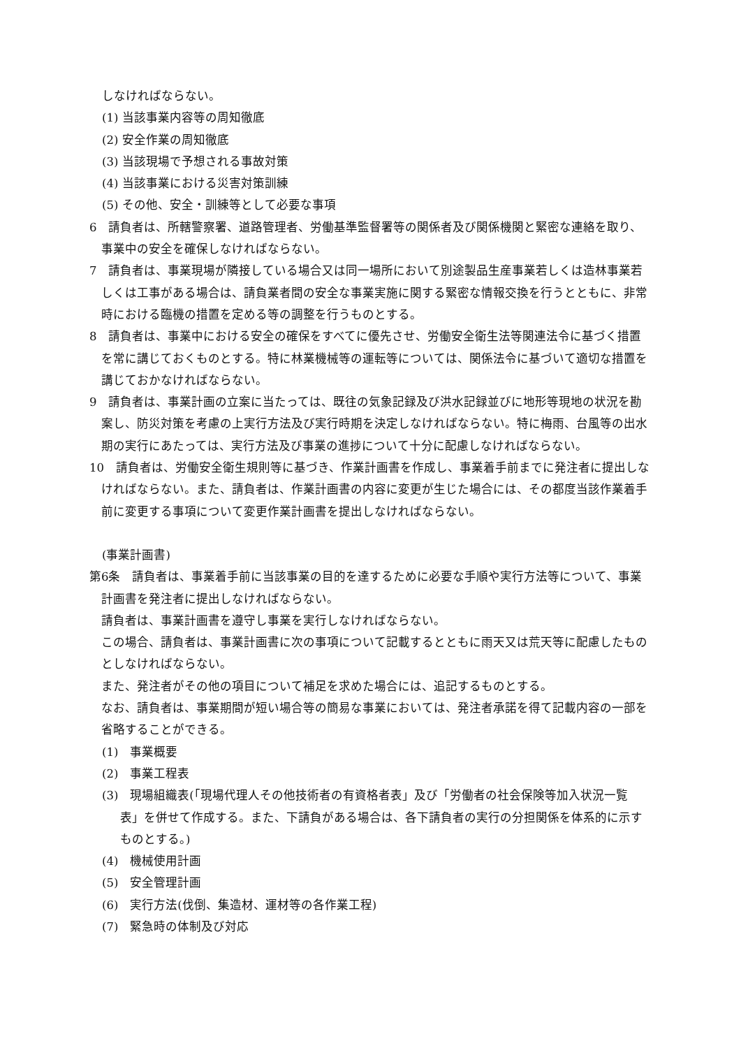しなければならない。
(1) 当該事業内容等の周知徹底
(2) 安全作業の周知徹底
(3) 当該現場で予想される事故対策
(4) 当該事業における災害対策訓練
(5) その他、安全・訓練等として必要な事項
6　請負者は、所轄警察署、道路管理者、労働基準監督署等の関係者及び関係機関と緊密な連絡を取り、事業中の安全を確保しなければならない。
7　請負者は、事業現場が隣接している場合又は同一場所において別途製品生産事業若しくは造林事業若しくは工事がある場合は、請負業者間の安全な事業実施に関する緊密な情報交換を行うとともに、非常時における臨機の措置を定める等の調整を行うものとする。
8　請負者は、事業中における安全の確保をすべてに優先させ、労働安全衛生法等関連法令に基づく措置を常に講じておくものとする。特に林業機械等の運転等については、関係法令に基づいて適切な措置を講じておかなければならない。
9　請負者は、事業計画の立案に当たっては、既往の気象記録及び洪水記録並びに地形等現地の状況を勘案し、防災対策を考慮の上実行方法及び実行時期を決定しなければならない。特に梅雨、台風等の出水期の実行にあたっては、実行方法及び事業の進捗について十分に配慮しなければならない。
10　請負者は、労働安全衛生規則等に基づき、作業計画書を作成し、事業着手前までに発注者に提出しなければならない。また、請負者は、作業計画書の内容に変更が生じた場合には、その都度当該作業着手前に変更する事項について変更作業計画書を提出しなければならない。
(事業計画書)
第6条　請負者は、事業着手前に当該事業の目的を達するために必要な手順や実行方法等について、事業計画書を発注者に提出しなければならない。
　請負者は、事業計画書を遵守し事業を実行しなければならない。
　この場合、請負者は、事業計画書に次の事項について記載するとともに雨天又は荒天等に配慮したものとしなければならない。
　また、発注者がその他の項目について補足を求めた場合には、追記するものとする。
　なお、請負者は、事業期間が短い場合等の簡易な事業においては、発注者承諾を得て記載内容の一部を省略することができる。
(1)　事業概要
(2)　事業工程表
(3)　現場組織表(「現場代理人その他技術者の有資格者表」及び「労働者の社会保険等加入状況一覧表」を併せて作成する。また、下請負がある場合は、各下請負者の実行の分担関係を体系的に示すものとする。)
(4)　機械使用計画
(5)　安全管理計画
(6)　実行方法(伐倒、集造材、運材等の各作業工程)
(7)　緊急時の体制及び対応